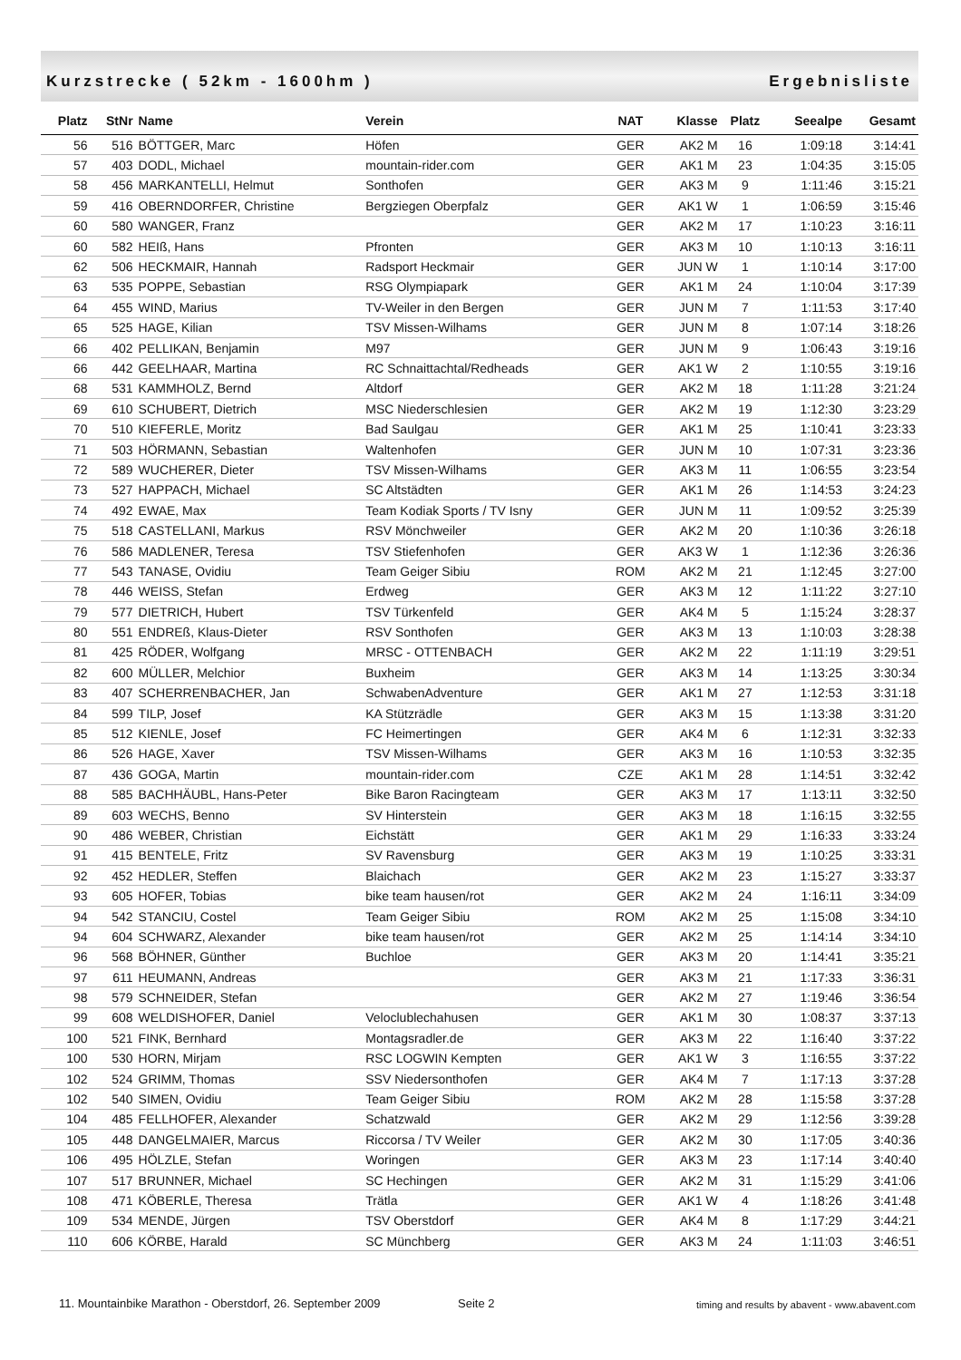Kurzstrecke ( 52km - 1600hm ) Ergebnisliste
| Platz | StNr | Name | Verein | NAT | Klasse | Platz | Seealpe | Gesamt |
| --- | --- | --- | --- | --- | --- | --- | --- | --- |
| 56 | 516 | BÖTTGER, Marc | Höfen | GER | AK2 M | 16 | 1:09:18 | 3:14:41 |
| 57 | 403 | DODL, Michael | mountain-rider.com | GER | AK1 M | 23 | 1:04:35 | 3:15:05 |
| 58 | 456 | MARKANTELLI, Helmut | Sonthofen | GER | AK3 M | 9 | 1:11:46 | 3:15:21 |
| 59 | 416 | OBERNDORFER, Christine | Bergziegen Oberpfalz | GER | AK1 W | 1 | 1:06:59 | 3:15:46 |
| 60 | 580 | WANGER, Franz | | GER | AK2 M | 17 | 1:10:23 | 3:16:11 |
| 60 | 582 | HEIß, Hans | Pfronten | GER | AK3 M | 10 | 1:10:13 | 3:16:11 |
| 62 | 506 | HECKMAIR, Hannah | Radsport Heckmair | GER | JUN W | 1 | 1:10:14 | 3:17:00 |
| 63 | 535 | POPPE, Sebastian | RSG Olympiapark | GER | AK1 M | 24 | 1:10:04 | 3:17:39 |
| 64 | 455 | WIND, Marius | TV-Weiler in den Bergen | GER | JUN M | 7 | 1:11:53 | 3:17:40 |
| 65 | 525 | HAGE, Kilian | TSV Missen-Wilhams | GER | JUN M | 8 | 1:07:14 | 3:18:26 |
| 66 | 402 | PELLIKAN, Benjamin | M97 | GER | JUN M | 9 | 1:06:43 | 3:19:16 |
| 66 | 442 | GEELHAAR, Martina | RC Schnaittachtal/Redheads | GER | AK1 W | 2 | 1:10:55 | 3:19:16 |
| 68 | 531 | KAMMHOLZ, Bernd | Altdorf | GER | AK2 M | 18 | 1:11:28 | 3:21:24 |
| 69 | 610 | SCHUBERT, Dietrich | MSC Niederschlesien | GER | AK2 M | 19 | 1:12:30 | 3:23:29 |
| 70 | 510 | KIEFERLE, Moritz | Bad Saulgau | GER | AK1 M | 25 | 1:10:41 | 3:23:33 |
| 71 | 503 | HÖRMANN, Sebastian | Waltenhofen | GER | JUN M | 10 | 1:07:31 | 3:23:36 |
| 72 | 589 | WUCHERER, Dieter | TSV Missen-Wilhams | GER | AK3 M | 11 | 1:06:55 | 3:23:54 |
| 73 | 527 | HAPPACH, Michael | SC Altstädten | GER | AK1 M | 26 | 1:14:53 | 3:24:23 |
| 74 | 492 | EWAE, Max | Team Kodiak Sports / TV Isny | GER | JUN M | 11 | 1:09:52 | 3:25:39 |
| 75 | 518 | CASTELLANI, Markus | RSV Mönchweiler | GER | AK2 M | 20 | 1:10:36 | 3:26:18 |
| 76 | 586 | MADLENER, Teresa | TSV Stiefenhofen | GER | AK3 W | 1 | 1:12:36 | 3:26:36 |
| 77 | 543 | TANASE, Ovidiu | Team Geiger Sibiu | ROM | AK2 M | 21 | 1:12:45 | 3:27:00 |
| 78 | 446 | WEISS, Stefan | Erdweg | GER | AK3 M | 12 | 1:11:22 | 3:27:10 |
| 79 | 577 | DIETRICH, Hubert | TSV Türkenfeld | GER | AK4 M | 5 | 1:15:24 | 3:28:37 |
| 80 | 551 | ENDREß, Klaus-Dieter | RSV Sonthofen | GER | AK3 M | 13 | 1:10:03 | 3:28:38 |
| 81 | 425 | RÖDER, Wolfgang | MRSC - OTTENBACH | GER | AK2 M | 22 | 1:11:19 | 3:29:51 |
| 82 | 600 | MÜLLER, Melchior | Buxheim | GER | AK3 M | 14 | 1:13:25 | 3:30:34 |
| 83 | 407 | SCHERRENBACHER, Jan | SchwabenAdventure | GER | AK1 M | 27 | 1:12:53 | 3:31:18 |
| 84 | 599 | TILP, Josef | KA Stützrädle | GER | AK3 M | 15 | 1:13:38 | 3:31:20 |
| 85 | 512 | KIENLE, Josef | FC Heimertingen | GER | AK4 M | 6 | 1:12:31 | 3:32:33 |
| 86 | 526 | HAGE, Xaver | TSV Missen-Wilhams | GER | AK3 M | 16 | 1:10:53 | 3:32:35 |
| 87 | 436 | GOGA, Martin | mountain-rider.com | CZE | AK1 M | 28 | 1:14:51 | 3:32:42 |
| 88 | 585 | BACHHÄUBL, Hans-Peter | Bike Baron Racingteam | GER | AK3 M | 17 | 1:13:11 | 3:32:50 |
| 89 | 603 | WECHS, Benno | SV Hinterstein | GER | AK3 M | 18 | 1:16:15 | 3:32:55 |
| 90 | 486 | WEBER, Christian | Eichstätt | GER | AK1 M | 29 | 1:16:33 | 3:33:24 |
| 91 | 415 | BENTELE, Fritz | SV Ravensburg | GER | AK3 M | 19 | 1:10:25 | 3:33:31 |
| 92 | 452 | HEDLER, Steffen | Blaichach | GER | AK2 M | 23 | 1:15:27 | 3:33:37 |
| 93 | 605 | HOFER, Tobias | bike team hausen/rot | GER | AK2 M | 24 | 1:16:11 | 3:34:09 |
| 94 | 542 | STANCIU, Costel | Team Geiger Sibiu | ROM | AK2 M | 25 | 1:15:08 | 3:34:10 |
| 94 | 604 | SCHWARZ, Alexander | bike team hausen/rot | GER | AK2 M | 25 | 1:14:14 | 3:34:10 |
| 96 | 568 | BÖHNER, Günther | Buchloe | GER | AK3 M | 20 | 1:14:41 | 3:35:21 |
| 97 | 611 | HEUMANN, Andreas | | GER | AK3 M | 21 | 1:17:33 | 3:36:31 |
| 98 | 579 | SCHNEIDER, Stefan | | GER | AK2 M | 27 | 1:19:46 | 3:36:54 |
| 99 | 608 | WELDISHOFER, Daniel | Veloclublechahusen | GER | AK1 M | 30 | 1:08:37 | 3:37:13 |
| 100 | 521 | FINK, Bernhard | Montagsradler.de | GER | AK3 M | 22 | 1:16:40 | 3:37:22 |
| 100 | 530 | HORN, Mirjam | RSC LOGWIN Kempten | GER | AK1 W | 3 | 1:16:55 | 3:37:22 |
| 102 | 524 | GRIMM, Thomas | SSV Niedersonthofen | GER | AK4 M | 7 | 1:17:13 | 3:37:28 |
| 102 | 540 | SIMEN, Ovidiu | Team Geiger Sibiu | ROM | AK2 M | 28 | 1:15:58 | 3:37:28 |
| 104 | 485 | FELLHOFER, Alexander | Schatzwald | GER | AK2 M | 29 | 1:12:56 | 3:39:28 |
| 105 | 448 | DANGELMAIER, Marcus | Riccorsa / TV Weiler | GER | AK2 M | 30 | 1:17:05 | 3:40:36 |
| 106 | 495 | HÖLZLE, Stefan | Woringen | GER | AK3 M | 23 | 1:17:14 | 3:40:40 |
| 107 | 517 | BRUNNER, Michael | SC Hechingen | GER | AK2 M | 31 | 1:15:29 | 3:41:06 |
| 108 | 471 | KÖBERLE, Theresa | Trätla | GER | AK1 W | 4 | 1:18:26 | 3:41:48 |
| 109 | 534 | MENDE, Jürgen | TSV Oberstdorf | GER | AK4 M | 8 | 1:17:29 | 3:44:21 |
| 110 | 606 | KÖRBE, Harald | SC Münchberg | GER | AK3 M | 24 | 1:11:03 | 3:46:51 |
11. Mountainbike Marathon - Oberstdorf, 26. September 2009 Seite 2 timing and results by abavent - www.abavent.com